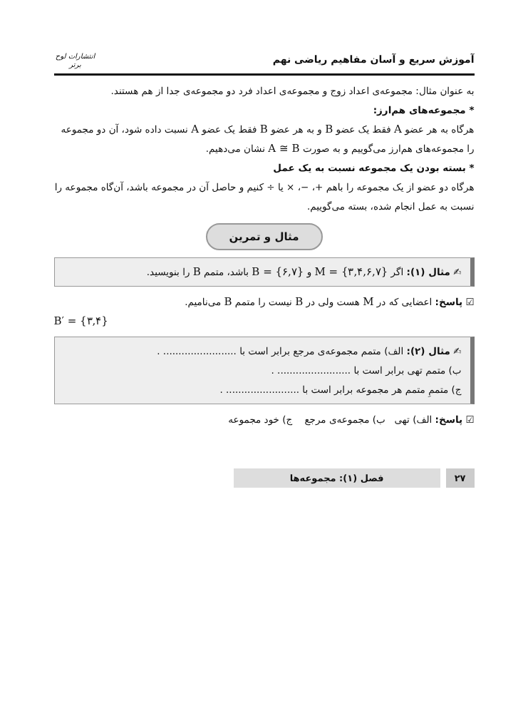آموزش سریع و آسان مفاهیم ریاضی نهم
انتشارات لوح برتر
به عنوان مثال: مجموعه‌ی اعداد زوج و مجموعه‌ی اعداد فرد دو مجموعه‌ی جدا از هم هستند.
* مجموعه‌های هم‌ارز:
هرگاه به هر عضو A فقط یک عضو B و به هر عضو B فقط یک عضو A نسبت داده شود، آن دو مجموعه را مجموعه‌های هم‌ارز می‌گوییم و به صورت A ≅ B نشان می‌دهیم.
* بسته بودن یک مجموعه نسبت به یک عمل
هرگاه دو عضو از یک مجموعه را باهم +، −، × یا ÷ کنیم و حاصل آن در مجموعه باشد، آن‌گاه مجموعه را نسبت به عمل انجام شده، بسته می‌گوییم.
مثال و تمرین
✍ مثال (۱): اگر M = {۳,۴,۶,۷} و B = {۶,۷} باشد، متمم B را بنویسید.
☑ پاسخ: اعضایی که در M هست ولی در B نیست را متمم B می‌نامیم.
B′ = {۳,۴}
✍ مثال (۲): الف) متمم مجموعه‌ی مرجع برابر است با ........................ .
ب) متمم تهی برابر است با ........................ .
ج) متممِ متمم هر مجموعه برابر است با ........................ .
☑ پاسخ: الف) تهی ب) مجموعه‌ی مرجع ج) خود مجموعه
فصل (۱): مجموعه‌ها ۲۷